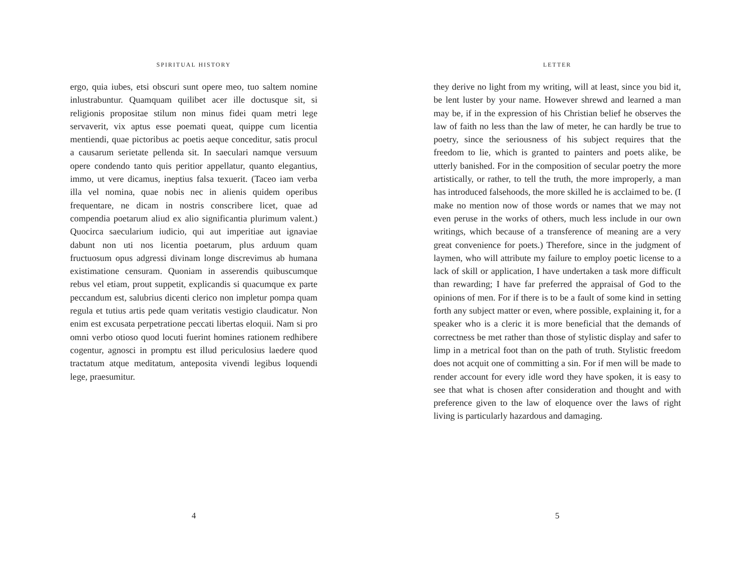SPIRITUAL HISTORY
ergo, quia iubes, etsi obscuri sunt opere meo, tuo saltem nomine inlustrabuntur. Quamquam quilibet acer ille doctusque sit, si religionis propositae stilum non minus fidei quam metri lege servaverit, vix aptus esse poemati queat, quippe cum licentia mentiendi, quae pictoribus ac poetis aeque conceditur, satis procul a causarum serietate pellenda sit. In saeculari namque versuum opere condendo tanto quis peritior appellatur, quanto elegantius, immo, ut vere dicamus, ineptius falsa texuerit. (Taceo iam verba illa vel nomina, quae nobis nec in alienis quidem operibus frequentare, ne dicam in nostris conscribere licet, quae ad compendia poetarum aliud ex alio significantia plurimum valent.) Quocirca saecularium iudicio, qui aut imperitiae aut ignaviae dabunt non uti nos licentia poetarum, plus arduum quam fructuosum opus adgressi divinam longe discrevimus ab humana existimatione censuram. Quoniam in asserendis quibuscumque rebus vel etiam, prout suppetit, explicandis si quacumque ex parte peccandum est, salubrius dicenti clerico non impletur pompa quam regula et tutius artis pede quam veritatis vestigio claudicatur. Non enim est excusata perpetratione peccati libertas eloquii. Nam si pro omni verbo otioso quod locuti fuerint homines rationem redhibere cogentur, agnosci in promptu est illud periculosius laedere quod tractatum atque meditatum, anteposita vivendi legibus loquendi lege, praesumitur.
4
LETTER
they derive no light from my writing, will at least, since you bid it, be lent luster by your name. However shrewd and learned a man may be, if in the expression of his Christian belief he observes the law of faith no less than the law of meter, he can hardly be true to poetry, since the seriousness of his subject requires that the freedom to lie, which is granted to painters and poets alike, be utterly banished. For in the composition of secular poetry the more artistically, or rather, to tell the truth, the more improperly, a man has introduced falsehoods, the more skilled he is acclaimed to be. (I make no mention now of those words or names that we may not even peruse in the works of others, much less include in our own writings, which because of a transference of meaning are a very great convenience for poets.) Therefore, since in the judgment of laymen, who will attribute my failure to employ poetic license to a lack of skill or application, I have undertaken a task more difficult than rewarding; I have far preferred the appraisal of God to the opinions of men. For if there is to be a fault of some kind in setting forth any subject matter or even, where possible, explaining it, for a speaker who is a cleric it is more beneficial that the demands of correctness be met rather than those of stylistic display and safer to limp in a metrical foot than on the path of truth. Stylistic freedom does not acquit one of committing a sin. For if men will be made to render account for every idle word they have spoken, it is easy to see that what is chosen after consideration and thought and with preference given to the law of eloquence over the laws of right living is particularly hazardous and damaging.
5